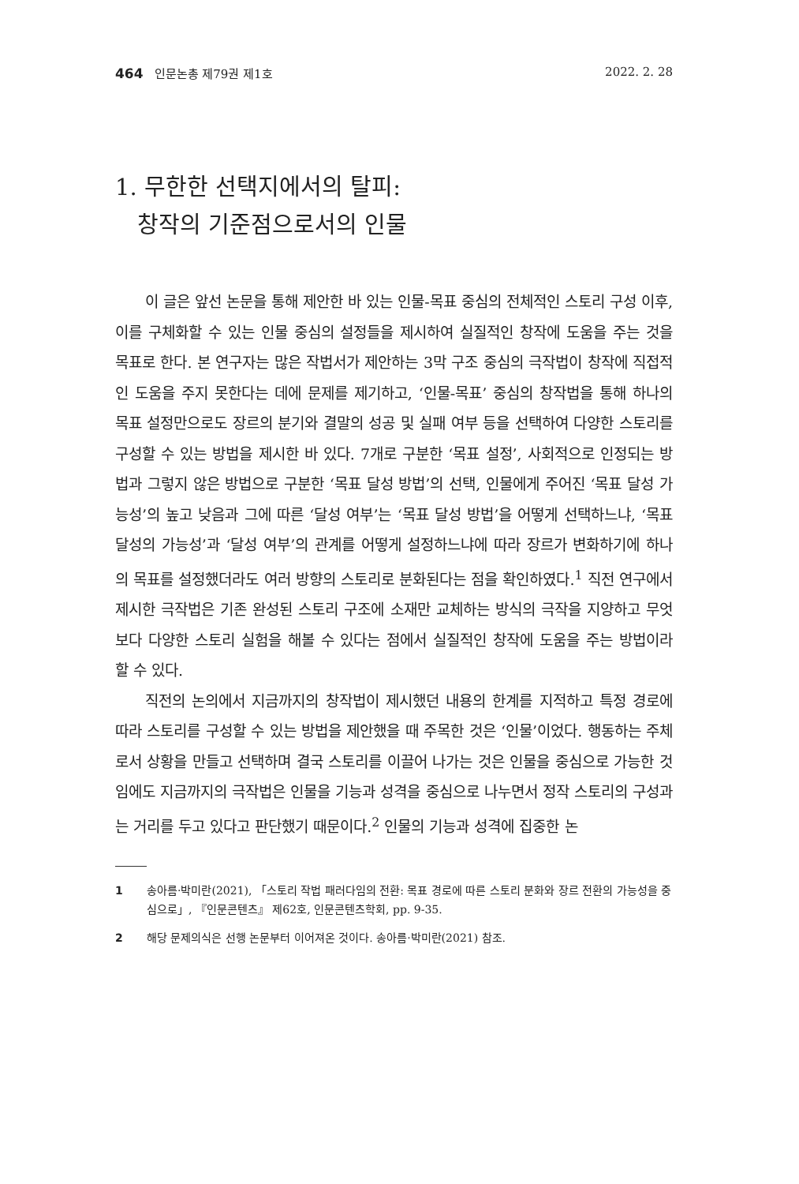464 인문논총 제79권 제1호 2022. 2. 28
1. 무한한 선택지에서의 탈피:
창작의 기준점으로서의 인물
이 글은 앞선 논문을 통해 제안한 바 있는 인물-목표 중심의 전체적인 스토리 구성 이후, 이를 구체화할 수 있는 인물 중심의 설정들을 제시하여 실질적인 창작에 도움을 주는 것을 목표로 한다. 본 연구자는 많은 작법서가 제안하는 3막 구조 중심의 극작법이 창작에 직접적인 도움을 주지 못한다는 데에 문제를 제기하고, ‘인물-목표’ 중심의 창작법을 통해 하나의 목표 설정만으로도 장르의 분기와 결말의 성공 및 실패 여부 등을 선택하여 다양한 스토리를 구성할 수 있는 방법을 제시한 바 있다. 7개로 구분한 ‘목표 설정’, 사회적으로 인정되는 방법과 그렇지 않은 방법으로 구분한 ‘목표 달성 방법’의 선택, 인물에게 주어진 ‘목표 달성 가능성’의 높고 낮음과 그에 따른 ‘달성 여부’는 ‘목표 달성 방법’을 어떻게 선택하느냐, ‘목표 달성의 가능성’과 ‘달성 여부’의 관계를 어떻게 설정하느냐에 따라 장르가 변화하기에 하나의 목표를 설정했더라도 여러 방향의 스토리로 분화된다는 점을 확인하였다.<sup>1</sup> 직전 연구에서 제시한 극작법은 기존 완성된 스토리 구조에 소재만 교체하는 방식의 극작을 지양하고 무엇보다 다양한 스토리 실험을 해볼 수 있다는 점에서 실질적인 창작에 도움을 주는 방법이라 할 수 있다.
직전의 논의에서 지금까지의 창작법이 제시했던 내용의 한계를 지적하고 특정 경로에 따라 스토리를 구성할 수 있는 방법을 제안했을 때 주목한 것은 ‘인물’이었다. 행동하는 주체로서 상황을 만들고 선택하며 결국 스토리를 이끌어 나가는 것은 인물을 중심으로 가능한 것임에도 지금까지의 극작법은 인물을 기능과 성격을 중심으로 나누면서 정작 스토리의 구성과는 거리를 두고 있다고 판단했기 때문이다.<sup>2</sup> 인물의 기능과 성격에 집중한 논
1 송아름·박미란(2021), 「스토리 작법 패러다임의 전환: 목표 경로에 따른 스토리 분화와 장르 전환의 가능성을 중심으로」, 『인문콘텐츠』 제62호, 인문콘텐츠학회, pp. 9-35.
2 해당 문제의식은 선행 논문부터 이어져온 것이다. 송아름·박미란(2021) 참조.